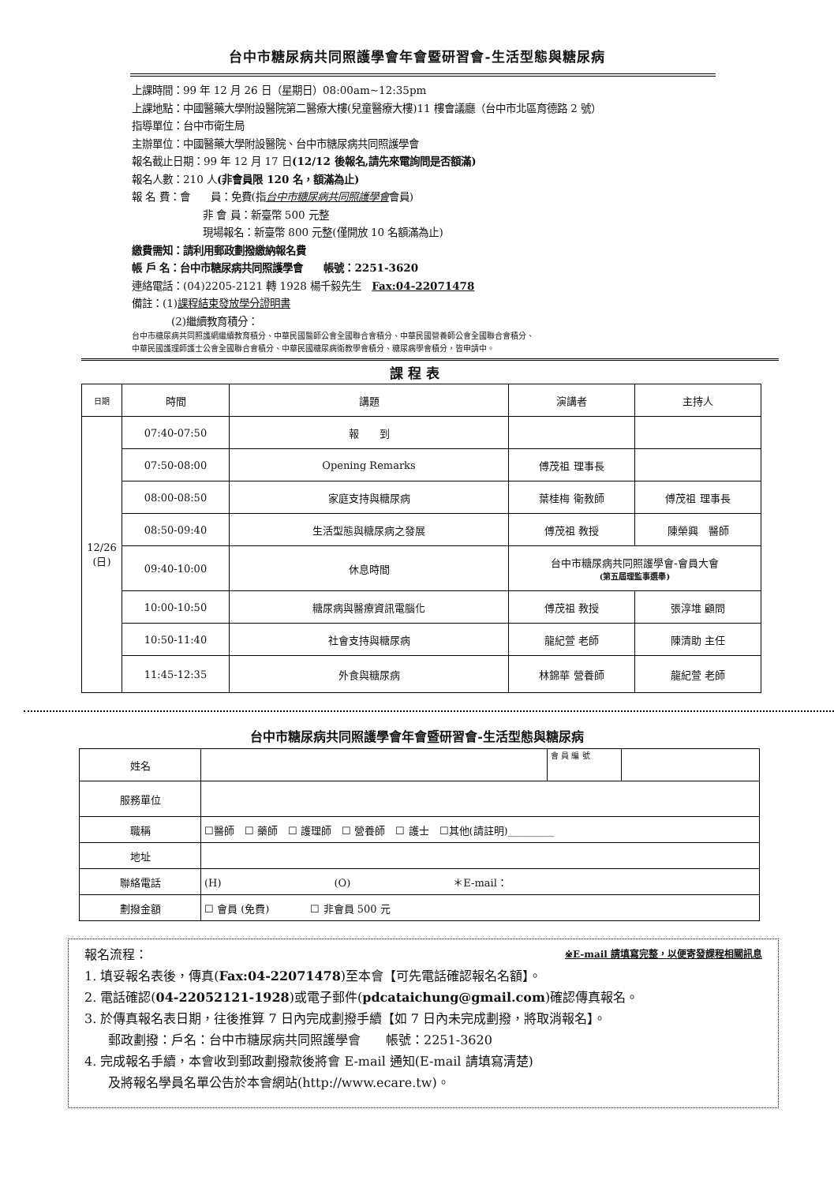台中市糖尿病共同照護學會年會暨研習會-生活型態與糖尿病
上課時間：99 年 12 月 26 日（星期日）08:00am~12:35pm
上課地點：中國醫藥大學附設醫院第二醫療大樓(兒童醫療大樓)11 樓會議廳（台中市北區育德路 2 號）
指導單位：台中市衛生局
主辦單位：中國醫藥大學附設醫院、台中市糖尿病共同照護學會
報名截止日期：99 年 12 月 17 日(12/12 後報名,請先來電詢問是否額滿)
報名人數：210 人(非會員限 120 名，額滿為止)
報 名 費：會　　員：免費(指台中市糖尿病共同照護學會會員)
非 會 員：新臺幣 500 元整
現場報名：新臺幣 800 元整(僅開放 10 名額滿為止)
繳費需知：請利用郵政劃撥繳納報名費
帳 戶 名：台中市糖尿病共同照護學會　　帳號：2251-3620
連絡電話：(04)2205-2121 轉 1928 楊千毅先生　Fax:04-22071478
備註：(1)課程結束發放學分證明書
(2)繼續教育積分：
台中市糖尿病共同照護網繼續教育積分、中華民國醫師公會全國聯合會積分、中華民國營養師公會全國聯合會積分、
中華民國護理師護士公會全國聯合會積分、中華民國糖尿病衛教學會積分、糖尿病學會積分，皆申請中。
課程表
| 日期 | 時間 | 講題 | 演講者 | 主持人 |
| --- | --- | --- | --- | --- |
| 12/26 (日) | 07:40-07:50 | 報 到 | | |
| | 07:50-08:00 | Opening Remarks | 傅茂祖 理事長 | |
| | 08:00-08:50 | 家庭支持與糖尿病 | 葉桂梅 衛教師 | 傅茂祖 理事長 |
| | 08:50-09:40 | 生活型態與糖尿病之發展 | 傅茂祖 教授 | 陳榮興 醫師 |
| | 09:40-10:00 | 休息時間 | 台中市糖尿病共同照護學會-會員大會 (第五屆理監事選舉) | |
| | 10:00-10:50 | 糖尿病與醫療資訊電腦化 | 傅茂祖 教授 | 張淳堆 顧問 |
| | 10:50-11:40 | 社會支持與糖尿病 | 龍紀萱 老師 | 陳清助 主任 |
| | 11:45-12:35 | 外食與糖尿病 | 林錦華 營養師 | 龍紀萱 老師 |
台中市糖尿病共同照護學會年會暨研習會-生活型態與糖尿病
| 姓名 | | 會 員 編 號 | |
| 服務單位 | | | |
| 職稱 | ☐醫師 ☐ 藥師 ☐ 護理師 ☐ 營養師 ☐ 護士 ☐其他(請註明)_________ | | |
| 地址 | | | |
| 聯絡電話 | (H) (O) ＊E-mail： | | |
| 劃撥金額 | ☐ 會員 (免費) ☐ 非會員 500 元 | | |
報名流程： ※E-mail 請填寫完整，以便寄發課程相關訊息
1. 填妥報名表後，傳真(Fax:04-22071478)至本會【可先電話確認報名名額】。
2. 電話確認(04-22052121-1928)或電子郵件(pdcataichung@gmail.com)確認傳真報名。
3. 於傳真報名表日期，往後推算 7 日內完成劃撥手續【如 7 日內未完成劃撥，將取消報名】。
郵政劃撥：戶名：台中市糖尿病共同照護學會　　帳號：2251-3620
4. 完成報名手續，本會收到郵政劃撥款後將會 E-mail 通知(E-mail 請填寫清楚)
及將報名學員名單公告於本會網站(http://www.ecare.tw)。